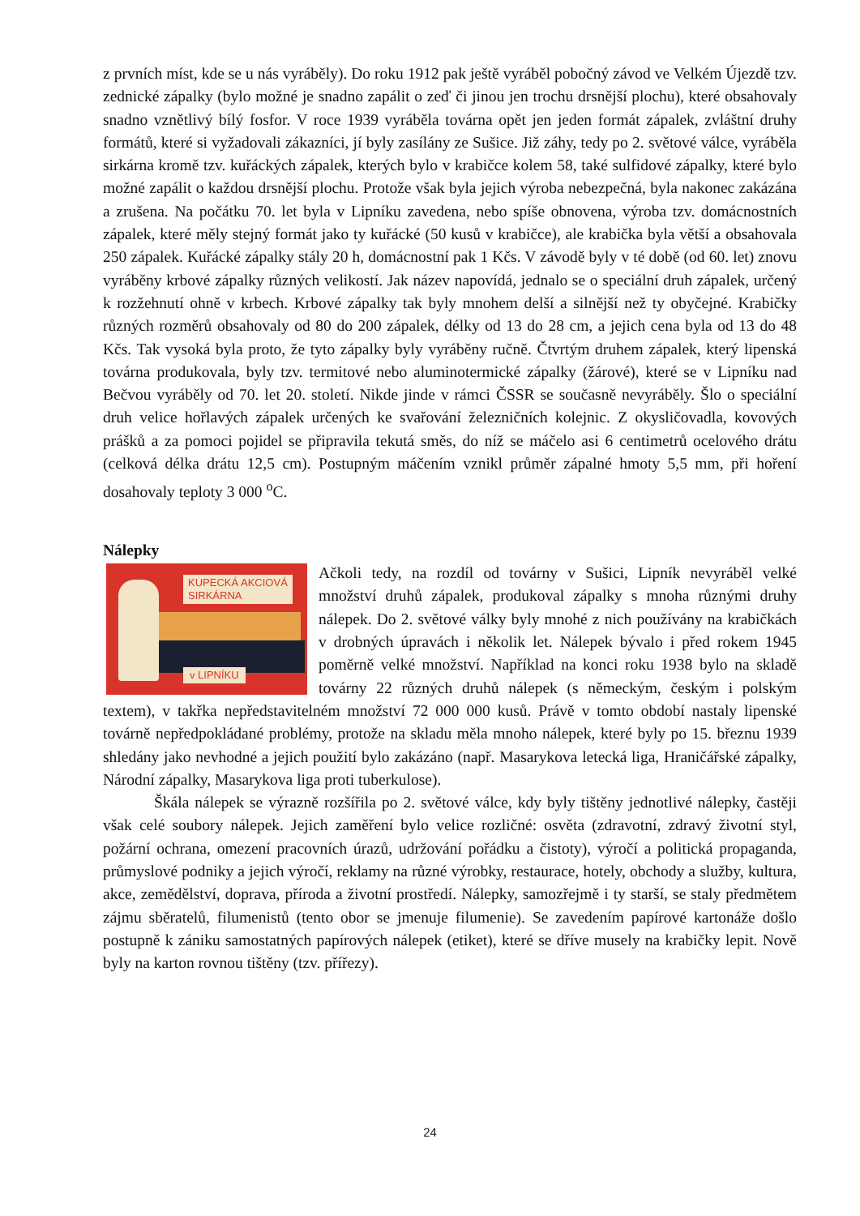z prvních míst, kde se u nás vyráběly). Do roku 1912 pak ještě vyráběl pobočný závod ve Velkém Újezdě tzv. zednické zápalky (bylo možné je snadno zapálit o zeď či jinou jen trochu drsnější plochu), které obsahovaly snadno vznětlivý bílý fosfor. V roce 1939 vyráběla továrna opět jen jeden formát zápalek, zvláštní druhy formátů, které si vyžadovali zákazníci, jí byly zasílány ze Sušice. Již záhy, tedy po 2. světové válce, vyráběla sirkárna kromě tzv. kuřáckých zápalek, kterých bylo v krabičce kolem 58, také sulfidové zápalky, které bylo možné zapálit o každou drsnější plochu. Protože však byla jejich výroba nebezpečná, byla nakonec zakázána a zrušena. Na počátku 70. let byla v Lipníku zavedena, nebo spíše obnovena, výroba tzv. domácnostních zápalek, které měly stejný formát jako ty kuřácké (50 kusů v krabičce), ale krabička byla větší a obsahovala 250 zápalek. Kuřácké zápalky stály 20 h, domácnostní pak 1 Kčs. V závodě byly v té době (od 60. let) znovu vyráběny krbové zápalky různých velikostí. Jak název napovídá, jednalo se o speciální druh zápalek, určený k rozžehnutí ohně v krbech. Krbové zápalky tak byly mnohem delší a silnější než ty obyčejné. Krabičky různých rozměrů obsahovaly od 80 do 200 zápalek, délky od 13 do 28 cm, a jejich cena byla od 13 do 48 Kčs. Tak vysoká byla proto, že tyto zápalky byly vyráběny ručně. Čtvrtým druhem zápalek, který lipenská továrna produkovala, byly tzv. termitové nebo aluminotermické zápalky (žárové), které se v Lipníku nad Bečvou vyráběly od 70. let 20. století. Nikde jinde v rámci ČSSR se současně nevyráběly. Šlo o speciální druh velice hořlavých zápalek určených ke svařování železničních kolejnic. Z okysličovadla, kovových prášků a za pomoci pojidel se připravila tekutá směs, do níž se máčelo asi 6 centimetrů ocelového drátu (celková délka drátu 12,5 cm). Postupným máčením vznikl průměr zápalné hmoty 5,5 mm, při hoření dosahovaly teploty 3 000 <sup>o</sup>C.
Nálepky
KUPECKÁ AKCIOVÁ
SIRKÁRNA
v LIPNÍKU
Ačkoli tedy, na rozdíl od továrny v Sušici, Lipník nevyráběl velké množství druhů zápalek, produkoval zápalky s mnoha různými druhy nálepek. Do 2. světové války byly mnohé z nich používány na krabičkách v drobných úpravách i několik let. Nálepek bývalo i před rokem 1945 poměrně velké množství. Například na konci roku 1938 bylo na skladě továrny 22 různých druhů nálepek (s německým, českým i polským textem), v takřka nepředstavitelném množství 72 000 000 kusů. Právě v tomto období nastaly lipenské továrně nepředpokládané problémy, protože na skladu měla mnoho nálepek, které byly po 15. březnu 1939 shledány jako nevhodné a jejich použití bylo zakázáno (např. Masarykova letecká liga, Hraničářské zápalky, Národní zápalky, Masarykova liga proti tuberkulose).
Škála nálepek se výrazně rozšířila po 2. světové válce, kdy byly tištěny jednotlivé nálepky, častěji však celé soubory nálepek. Jejich zaměření bylo velice rozličné: osvěta (zdravotní, zdravý životní styl, požární ochrana, omezení pracovních úrazů, udržování pořádku a čistoty), výročí a politická propaganda, průmyslové podniky a jejich výročí, reklamy na různé výrobky, restaurace, hotely, obchody a služby, kultura, akce, zemědělství, doprava, příroda a životní prostředí. Nálepky, samozřejmě i ty starší, se staly předmětem zájmu sběratelů, filumenistů (tento obor se jmenuje filumenie). Se zavedením papírové kartonáže došlo postupně k zániku samostatných papírových nálepek (etiket), které se dříve musely na krabičky lepit. Nově byly na karton rovnou tištěny (tzv. přířezy).
24